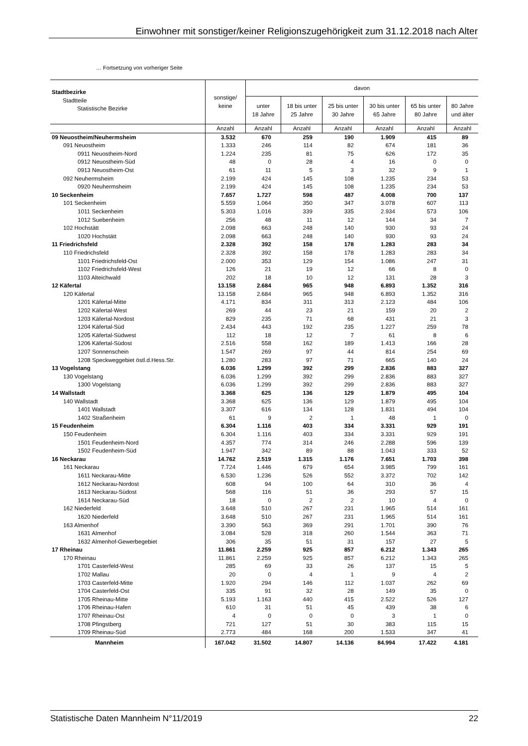Einwohner mit sonstiger/keiner Religionszugehörigkeit zum 31.12.2018 nach Alter
… Fortsetzung von vorheriger Seite
| Stadtbezirke Stadtteile Statistische Bezirke | sonstige/ keine | davon | | | | | |
| --- | --- | --- | --- | --- | --- | --- | --- |
| | | unter 18 Jahre | 18 bis unter 25 Jahre | 25 bis unter 30 Jahre | 30 bis unter 65 Jahre | 65 bis unter 80 Jahre | 80 Jahre und älter |
| | Anzahl | Anzahl | Anzahl | Anzahl | Anzahl | Anzahl | Anzahl |
| 09 Neuostheim/Neuhermsheim | 3.532 | 670 | 259 | 190 | 1.909 | 415 | 89 |
| 091 Neuostheim | 1.333 | 246 | 114 | 82 | 674 | 181 | 36 |
| 0911 Neuostheim-Nord | 1.224 | 235 | 81 | 75 | 626 | 172 | 35 |
| 0912 Neuostheim-Süd | 48 | 0 | 28 | 4 | 16 | 0 | 0 |
| 0913 Neuostheim-Ost | 61 | 11 | 5 | 3 | 32 | 9 | 1 |
| 092 Neuhermsheim | 2.199 | 424 | 145 | 108 | 1.235 | 234 | 53 |
| 0920 Neuhermsheim | 2.199 | 424 | 145 | 108 | 1.235 | 234 | 53 |
| 10 Seckenheim | 7.657 | 1.727 | 598 | 487 | 4.008 | 700 | 137 |
| 101 Seckenheim | 5.559 | 1.064 | 350 | 347 | 3.078 | 607 | 113 |
| 1011 Seckenheim | 5.303 | 1.016 | 339 | 335 | 2.934 | 573 | 106 |
| 1012 Suebenheim | 256 | 48 | 11 | 12 | 144 | 34 | 7 |
| 102 Hochstätt | 2.098 | 663 | 248 | 140 | 930 | 93 | 24 |
| 1020 Hochstätt | 2.098 | 663 | 248 | 140 | 930 | 93 | 24 |
| 11 Friedrichsfeld | 2.328 | 392 | 158 | 178 | 1.283 | 283 | 34 |
| 110 Friedrichsfeld | 2.328 | 392 | 158 | 178 | 1.283 | 283 | 34 |
| 1101 Friedrichsfeld-Ost | 2.000 | 353 | 129 | 154 | 1.086 | 247 | 31 |
| 1102 Friedrichsfeld-West | 126 | 21 | 19 | 12 | 66 | 8 | 0 |
| 1103 Alteichwald | 202 | 18 | 10 | 12 | 131 | 28 | 3 |
| 12 Käfertal | 13.158 | 2.684 | 965 | 948 | 6.893 | 1.352 | 316 |
| 120 Käfertal | 13.158 | 2.684 | 965 | 948 | 6.893 | 1.352 | 316 |
| 1201 Käfertal-Mitte | 4.171 | 834 | 311 | 313 | 2.123 | 484 | 106 |
| 1202 Käfertal-West | 269 | 44 | 23 | 21 | 159 | 20 | 2 |
| 1203 Käfertal-Nordost | 829 | 235 | 71 | 68 | 431 | 21 | 3 |
| 1204 Käfertal-Süd | 2.434 | 443 | 192 | 235 | 1.227 | 259 | 78 |
| 1205 Käfertal-Südwest | 112 | 18 | 12 | 7 | 61 | 8 | 6 |
| 1206 Käfertal-Südost | 2.516 | 558 | 162 | 189 | 1.413 | 166 | 28 |
| 1207 Sonnenschein | 1.547 | 269 | 97 | 44 | 814 | 254 | 69 |
| 1208 Speckweggebiet östl.d.Hess.Str. | 1.280 | 283 | 97 | 71 | 665 | 140 | 24 |
| 13 Vogelstang | 6.036 | 1.299 | 392 | 299 | 2.836 | 883 | 327 |
| 130 Vogelstang | 6.036 | 1.299 | 392 | 299 | 2.836 | 883 | 327 |
| 1300 Vogelstang | 6.036 | 1.299 | 392 | 299 | 2.836 | 883 | 327 |
| 14 Wallstadt | 3.368 | 625 | 136 | 129 | 1.879 | 495 | 104 |
| 140 Wallstadt | 3.368 | 625 | 136 | 129 | 1.879 | 495 | 104 |
| 1401 Wallstadt | 3.307 | 616 | 134 | 128 | 1.831 | 494 | 104 |
| 1402 Straßenheim | 61 | 9 | 2 | 1 | 48 | 1 | 0 |
| 15 Feudenheim | 6.304 | 1.116 | 403 | 334 | 3.331 | 929 | 191 |
| 150 Feudenheim | 6.304 | 1.116 | 403 | 334 | 3.331 | 929 | 191 |
| 1501 Feudenheim-Nord | 4.357 | 774 | 314 | 246 | 2.288 | 596 | 139 |
| 1502 Feudenheim-Süd | 1.947 | 342 | 89 | 88 | 1.043 | 333 | 52 |
| 16 Neckarau | 14.762 | 2.519 | 1.315 | 1.176 | 7.651 | 1.703 | 398 |
| 161 Neckarau | 7.724 | 1.446 | 679 | 654 | 3.985 | 799 | 161 |
| 1611 Neckarau-Mitte | 6.530 | 1.236 | 526 | 552 | 3.372 | 702 | 142 |
| 1612 Neckarau-Nordost | 608 | 94 | 100 | 64 | 310 | 36 | 4 |
| 1613 Neckarau-Südost | 568 | 116 | 51 | 36 | 293 | 57 | 15 |
| 1614 Neckarau-Süd | 18 | 0 | 2 | 2 | 10 | 4 | 0 |
| 162 Niederfeld | 3.648 | 510 | 267 | 231 | 1.965 | 514 | 161 |
| 1620 Niederfeld | 3.648 | 510 | 267 | 231 | 1.965 | 514 | 161 |
| 163 Almenhof | 3.390 | 563 | 369 | 291 | 1.701 | 390 | 76 |
| 1631 Almenhof | 3.084 | 528 | 318 | 260 | 1.544 | 363 | 71 |
| 1632 Almenhof-Gewerbegebiet | 306 | 35 | 51 | 31 | 157 | 27 | 5 |
| 17 Rheinau | 11.861 | 2.259 | 925 | 857 | 6.212 | 1.343 | 265 |
| 170 Rheinau | 11.861 | 2.259 | 925 | 857 | 6.212 | 1.343 | 265 |
| 1701 Casterfeld-West | 285 | 69 | 33 | 26 | 137 | 15 | 5 |
| 1702 Mallau | 20 | 0 | 4 | 1 | 9 | 4 | 2 |
| 1703 Casterfeld-Mitte | 1.920 | 294 | 146 | 112 | 1.037 | 262 | 69 |
| 1704 Casterfeld-Ost | 335 | 91 | 32 | 28 | 149 | 35 | 0 |
| 1705 Rheinau-Mitte | 5.193 | 1.163 | 440 | 415 | 2.522 | 526 | 127 |
| 1706 Rheinau-Hafen | 610 | 31 | 51 | 45 | 439 | 38 | 6 |
| 1707 Rheinau-Ost | 4 | 0 | 0 | 0 | 3 | 1 | 0 |
| 1708 Pfingstberg | 721 | 127 | 51 | 30 | 383 | 115 | 15 |
| 1709 Rheinau-Süd | 2.773 | 484 | 168 | 200 | 1.533 | 347 | 41 |
| Mannheim | 167.042 | 31.502 | 14.807 | 14.136 | 84.994 | 17.422 | 4.181 |
Statistische Daten Mannheim N°11/2019 22